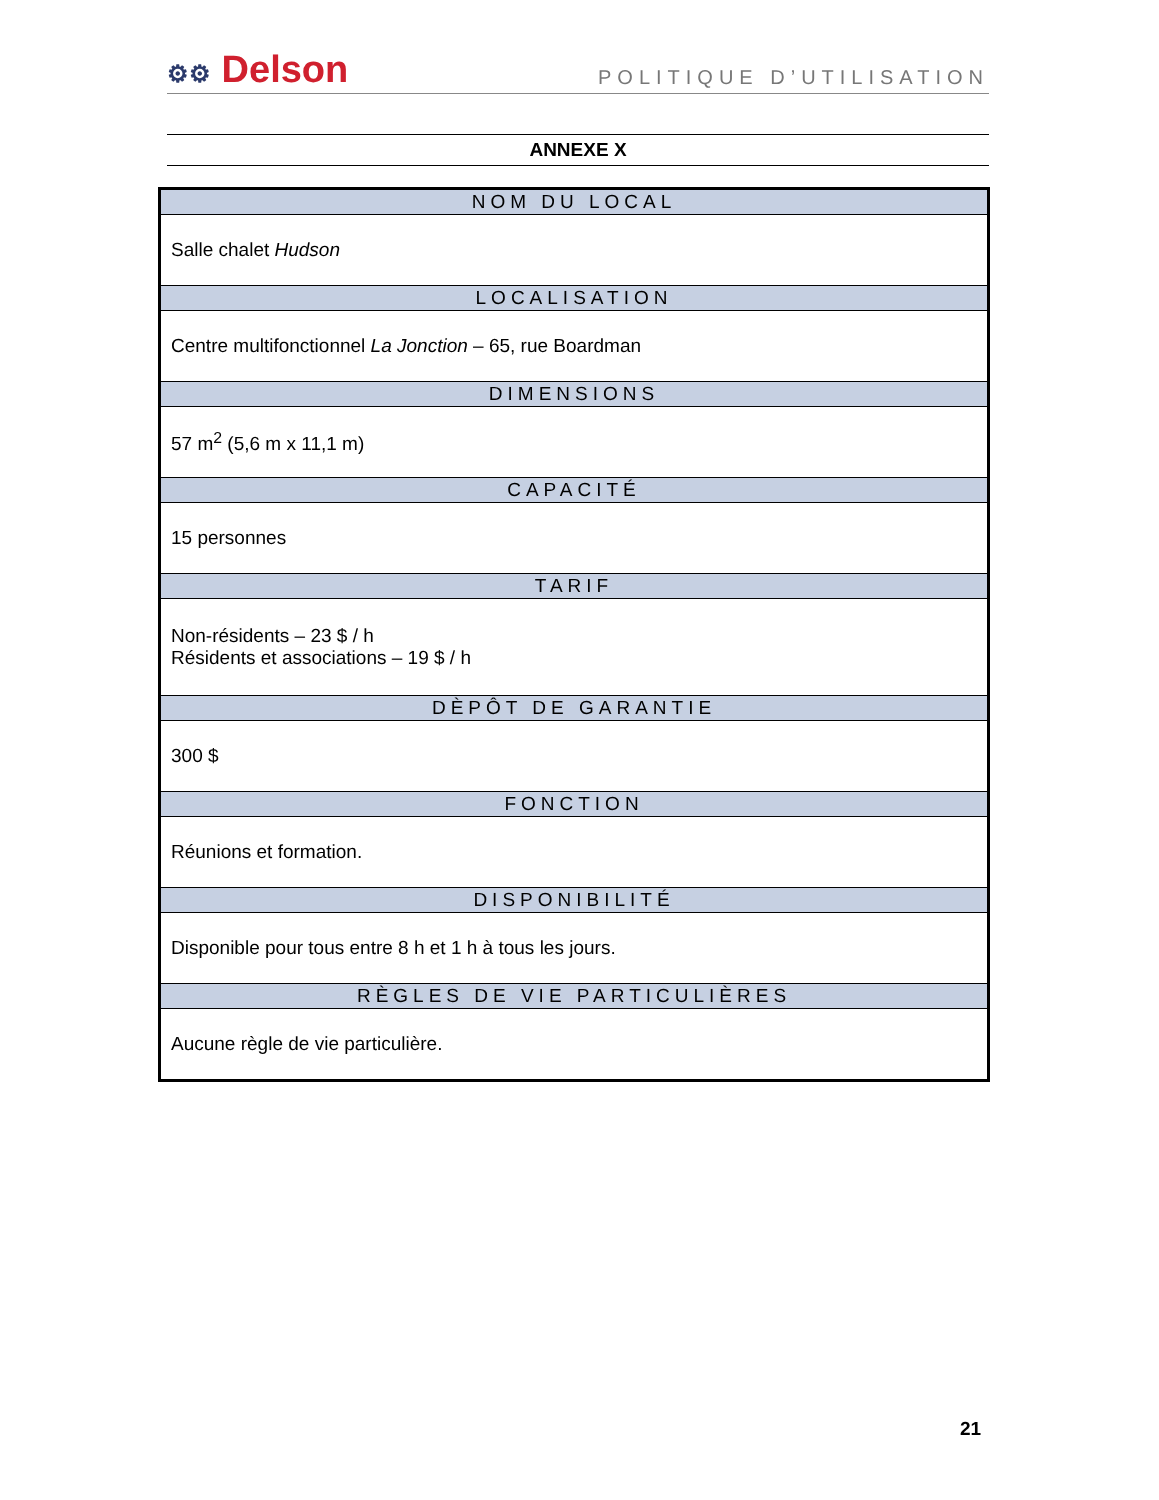⚙⚙ Delson
POLITIQUE D’UTILISATION
ANNEXE X
| NOM DU LOCAL |
| --- |
| Salle chalet Hudson |
| LOCALISATION |
| Centre multifonctionnel La Jonction – 65, rue Boardman |
| DIMENSIONS |
| 57 m<sup>2</sup> (5,6 m x 11,1 m) |
| CAPACITÉ |
| 15 personnes |
| TARIF |
| Non-résidents – 23 $ / h Résidents et associations – 19 $ / h |
| DÈPÔT DE GARANTIE |
| 300 $ |
| FONCTION |
| Réunions et formation. |
| DISPONIBILITÉ |
| Disponible pour tous entre 8 h et 1 h à tous les jours. |
| RÈGLES DE VIE PARTICULIÈRES |
| Aucune règle de vie particulière. |
21